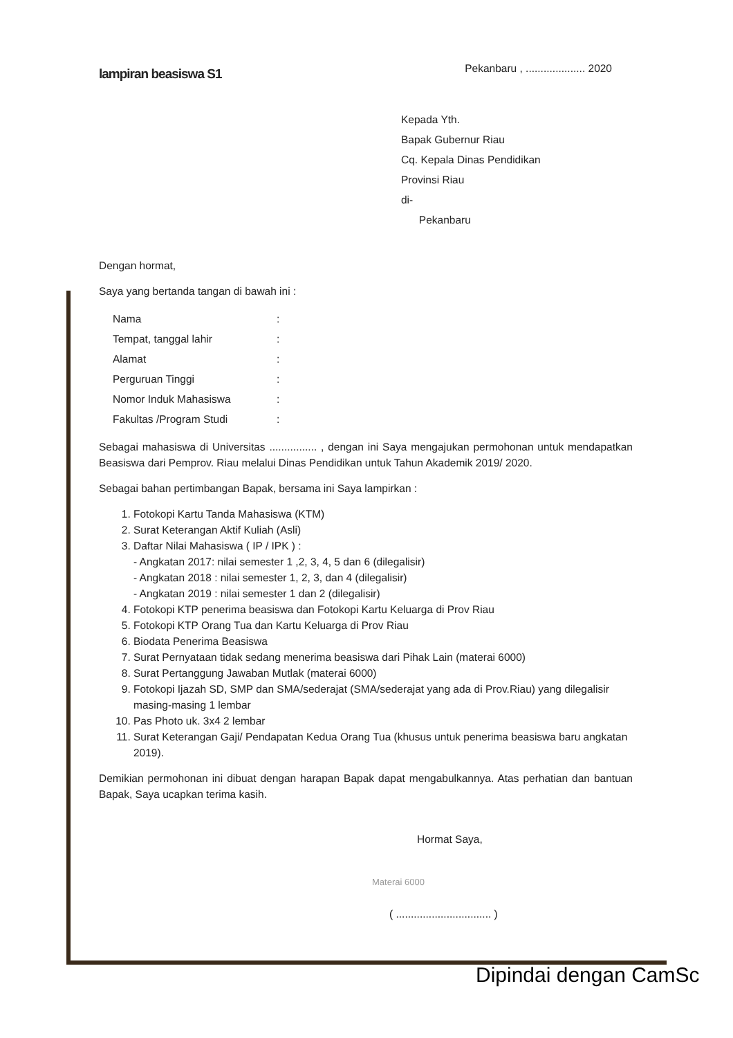lampiran beasiswa S1
Pekanbaru , .................... 2020
Kepada Yth.
Bapak Gubernur Riau
Cq. Kepala Dinas Pendidikan
Provinsi Riau
di-
Pekanbaru
Dengan hormat,
Saya yang bertanda tangan di bawah ini :
| Nama | : |
| Tempat, tanggal lahir | : |
| Alamat | : |
| Perguruan Tinggi | : |
| Nomor Induk Mahasiswa | : |
| Fakultas /Program Studi | : |
Sebagai mahasiswa di Universitas ................ , dengan ini Saya mengajukan permohonan untuk mendapatkan Beasiswa dari Pemprov. Riau melalui Dinas Pendidikan untuk Tahun Akademik 2019/ 2020.
Sebagai bahan pertimbangan Bapak, bersama ini Saya lampirkan :
1. Fotokopi Kartu Tanda Mahasiswa (KTM)
2. Surat Keterangan Aktif Kuliah (Asli)
3. Daftar Nilai Mahasiswa ( IP / IPK ) :
- Angkatan 2017: nilai semester 1 ,2, 3, 4, 5 dan 6 (dilegalisir)
- Angkatan 2018 : nilai semester 1, 2, 3, dan 4 (dilegalisir)
- Angkatan 2019 : nilai semester 1 dan 2 (dilegalisir)
4. Fotokopi KTP penerima beasiswa dan Fotokopi Kartu Keluarga di Prov Riau
5. Fotokopi KTP Orang Tua dan Kartu Keluarga di Prov Riau
6. Biodata Penerima Beasiswa
7. Surat Pernyataan tidak sedang menerima beasiswa dari Pihak Lain (materai 6000)
8. Surat Pertanggung Jawaban Mutlak (materai 6000)
9. Fotokopi Ijazah SD, SMP dan SMA/sederajat (SMA/sederajat yang ada di Prov.Riau) yang dilegalisir masing-masing 1 lembar
10. Pas Photo uk. 3x4 2 lembar
11. Surat Keterangan Gaji/ Pendapatan Kedua Orang Tua (khusus untuk penerima beasiswa baru angkatan 2019).
Demikian permohonan ini dibuat dengan harapan Bapak dapat mengabulkannya. Atas perhatian dan bantuan Bapak, Saya ucapkan terima kasih.
Hormat Saya,
Materai 6000
( ................................ )
Dipindai dengan CamSc